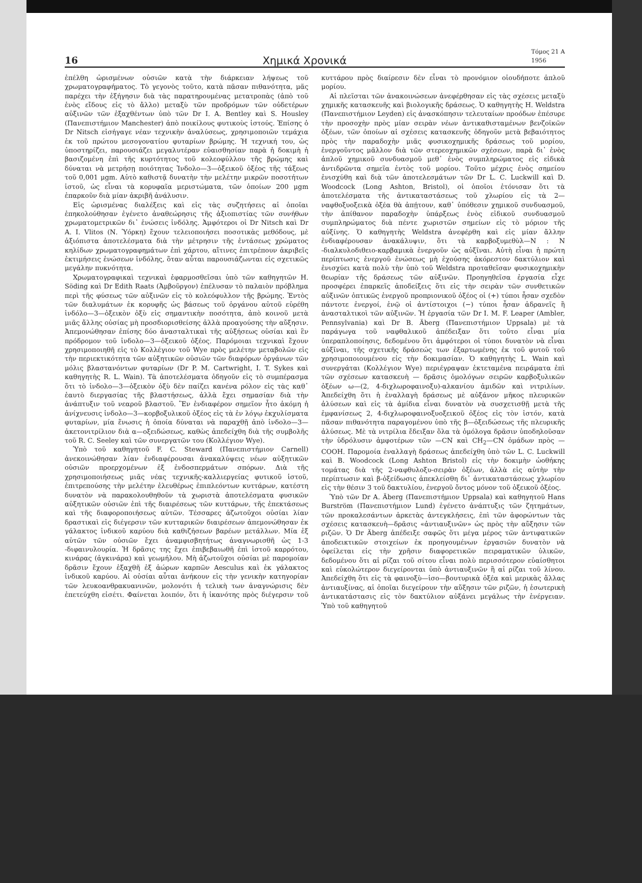16 Χημικά Χρονικά Τόμος 21 Α
1956
ἐπέλθη ὡρισμένων οὐσιῶν κατὰ τὴν διάρκειαν λήψεως τοῦ χρωματογραφήματος. Τὸ γεγονὸς τοῦτο, κατὰ πᾶσαν πιθανότητα, μᾶς παρέχει τὴν ἐξήγησιν διὰ τὰς παρατηρουμένας μετατροπὰς (ἀπὸ τοῦ ἑνὸς εἴδους εἰς τὸ ἄλλο) μεταξὺ τῶν προδρόμων τῶν οὐδετέρων αὐξινῶν τῶν ἐξαχθέντων ὑπὸ τῶν Dr I. A. Bentley καὶ S. Housley (Πανεπιστήμιον Manchester) ἀπὸ ποικίλους φυτικοὺς ἱστούς. Ἐπίσης ὁ Dr Nitsch εἰσήγαγε νέαν τεχνικὴν ἀναλύσεως, χρησιμοποιῶν τεμάχια ἐκ τοῦ πρώτου μεσογονατίου φυταρίων βρώμης. Ἡ τεχνική του, ὡς ὑποστηρίζει, παρουσιάζει μεγαλυτέραν εὐαισθησίαν παρὰ ἡ δοκιμὴ ἡ βασιζομένη ἐπὶ τῆς κυρτότητος τοῦ κολεοφύλλου τῆς βρώμης καὶ δύναται νὰ μετρήσῃ ποιότητας Ἰνδολο—3—ὀξεικοῦ ὀξέος τῆς τάξεως τοῦ 0,001 μgm. Αὐτὸ καθιστᾷ δυνατὴν τὴν μελέτην μικρῶν ποσοτήτων ἱστοῦ, ὡς εἶναι τὰ κορυφαῖα μεριστώματα, τῶν ὁποίων 200 μgm ἐπαρκοῦν διὰ μίαν ἀκριβῆ ἀνάλυσιν.
Εἰς ὡρισμένας διαλέξεις καὶ εἰς τὰς συζητήσεις αἱ ὁποῖαι ἐπηκολούθησαν ἐγένετο ἀναθεώρησις τῆς ἀξιοπιστίας τῶν συνήθων χρωματομετρικῶν δι᾽ ἑνώσεις ἰνδόλης. Ἀμφότεροι οἱ Dr Nitsch καὶ Dr A. I. Vlitos (Ν. Ὑόρκη) ἔχουν τελειοποιήσει ποσοτικὰς μεθόδους, μὲ ἀξιόπιστα ἀποτελέσματα διὰ τὴν μέτρησιν τῆς ἐντάσεως χρώματος κηλίδων χρωματογραφημάτων ἐπὶ χάρτου, αἵτινες ἐπιτρέπουν ἀκριβεῖς ἐκτιμήσεις ἑνώσεων ἰνδόλης, ὅταν αὗται παρουσιάζωνται εἰς σχετικῶς μεγάλην πυκνότητα.
Χρωματογραφικαὶ τεχνικαὶ ἐφαρμοσθεῖσαι ὑπὸ τῶν καθηγητῶν H. Söding καὶ Dr Edith Raats (Ἀμβοῦργον) ἐπέλυσαν τὸ παλαιὸν πρόβλημα περὶ τῆς φύσεως τῶν αὐξινῶν εἰς τὸ κολεόφυλλον τῆς βρώμης. Ἐντὸς τῶν διαλυμάτων ἐκ κορυφῆς ὡς βάσεως τοῦ ὀργάνου αὐτοῦ εὑρέθη ἰνδόλο—3—ὀξεικὸν ὀξὺ εἰς σημαντικὴν ποσότητα, ἀπὸ κοινοῦ μετὰ μιᾶς ἄλλης οὐσίας μὴ προσδιορισθείσης ἀλλὰ προαγούσης τὴν αὔξησιν. Ἀπεμονώθησαν ἐπίσης δύο ἀνασταλτικαὶ τῆς αὐξήσεως οὐσίαι καὶ ἓν πρόδρομον τοῦ ἰνδολο—3—ὀξεικοῦ ὀξέος. Παρόμοιαι τεχνικαὶ ἔχουν χρησιμοποιηθῆ εἰς τὸ Κολλέγιον τοῦ Wye πρὸς μελέτην μεταβολῶν εἰς τὴν περιεκτικότητα τῶν αὐξητικῶν οὐσιῶν τῶν διαφόρων ὀργάνων τῶν μόλις βλαστανόντων φυταρίων (Dr P. M. Cartwright, I. T. Sykes καὶ καθηγητὴς R. L. Wain). Τὰ ἀποτελέσματα ὁδηγοῦν εἰς τὸ συμπέρασμα ὅτι τὸ ἰνδολο—3—ὀξεικὸν ὀξὺ δὲν παίζει κανένα ρόλον εἰς τὰς καθ᾽ ἑαυτὸ διεργασίας τῆς βλαστήσεως, ἀλλὰ ἔχει σημασίαν διὰ τὴν ἀνάπτυξιν τοῦ νεαροῦ βλαστοῦ. Ἓν ἐνδιαφέρον σημεῖον ἦτο ἀκόμη ἡ ἀνίχνευσις ἰνδολο—3—κορβοξυλικοῦ ὀξέος εἰς τὰ ἐν λόγῳ ἐκχυλίσματα φυταρίων, μία ἕνωσις ἡ ὁποία δύναται νὰ παραχθῇ ἀπὸ ἰνδολο—3—ἀκετονιτρίλιον διὰ α—οξειδώσεως, καθὼς ἀπεδείχθη διὰ τῆς συμβολῆς τοῦ R. C. Seeley καὶ τῶν συνεργατῶν του (Κολλέγιον Wye).
Ὑπὸ τοῦ καθηγητοῦ F. C. Steward (Πανεπιστήμιον Carnell) ἀνεκοινώθησαν λίαν ἐνδιαφέρουσαι ἀνακαλύψεις νέων αὐξητικῶν οὐσιῶν προερχομένων ἐξ ἐνδοσπερμάτων σπόρων. Διὰ τῆς χρησιμοποιήσεως μιᾶς νέας τεχνικῆς-καλλιεργείας φυτικοῦ ἱστοῦ, ἐπιτρεπούσης τὴν μελέτην ἐλευθέρως ἐπιπλεόντων κυττάρων, κατέστη δυνατὸν νὰ παρακολουθηθοῦν τὰ χωριστὰ ἀποτελέσματα φυσικῶν αὐξητικῶν οὐσιῶν ἐπὶ τῆς διαιρέσεως τῶν κυττάρων, τῆς ἐπεκτάσεως καὶ τῆς διαφοροποιήσεως αὐτῶν. Τέσσαρες ἀζωτοῦχοι οὐσίαι λίαν δραστικαὶ εἰς διέγερσιν τῶν κυτταρικῶν διαιρέσεων ἀπεμονώθησαν ἐκ γάλακτος ἰνδικοῦ καρύου διὰ καθιζήσεων βαρέων μετάλλων. Μία ἐξ αὐτῶν τῶν οὐσιῶν ἔχει ἀναμφισβητήτως ἀναγνωρισθῆ ὡς 1-3 -διφαινυλουρία. Ἡ δρᾶσις της ἔχει ἐπιβεβαιωθῆ ἐπὶ ἱστοῦ καρρότου, κινάρας (ἀγκινάρα) καὶ γεωμήλου. Μὴ ἀζωτοῦχοι οὐσίαι μὲ παρομοίαν δρᾶσιν ἔχουν ἐξαχθῆ ἐξ ἀώρων καρπῶν Aesculus καὶ ἐκ γάλακτος ἰνδικοῦ καρύου. Αἱ οὐσίαι αὗται ἀνήκουν εἰς τὴν γενικὴν κατηγορίαν τῶν λευκοανθρακυανινῶν, μολονότι ἡ τελικὴ των ἀναγνώρισις δὲν ἐπετεύχθη εἰσέτι. Φαίνεται λοιπόν, ὅτι ἡ ἱκανότης πρὸς διέγερσιν τοῦ κυττάρου πρὸς διαίρεσιν δὲν εἶναι τὸ προνόμιον οἱουδήποτε ἁπλοῦ μορίου.
Αἱ πλεῖσται τῶν ἀνακοινώσεων ἀνεφέρθησαν εἰς τὰς σχέσεις μεταξὺ χημικῆς κατασκευῆς καὶ βιολογικῆς δράσεως. Ὁ καθηγητὴς H. Weldstra (Πανεπιστήμιον Leyden) εἰς ἀνασκόπησιν τελευταίων προόδων ἐπέσυρε τὴν προσοχὴν πρὸς μίαν σειρὰν νέων ἀντικαθισταμένων βενζοϊκῶν ὀξέων, τῶν ὁποίων αἱ σχέσεις κατασκευῆς ὁδηγοῦν μετὰ βεβαιότητος πρὸς τὴν παραδοχὴν μιᾶς φυσικοχημικῆς δράσεως τοῦ μορίου, ἐνεργοῦντος μᾶλλον διὰ τῶν στερεοχημικῶν σχέσεων, παρὰ δι᾽ ἑνὸς ἁπλοῦ χημικοῦ συνδυασμοῦ μεθ᾽ ἑνὸς συμπληρώματος εἰς εἰδικὰ ἀντιδρῶντα σημεῖα ἐντὸς τοῦ μορίου. Τοῦτο μέχρις ἑνὸς σημείου ἐνισχύθη καὶ διὰ τῶν ἀποτελεσμάτων τῶν Dr L. C. Luckwill καὶ D. Woodcock (Long Ashton, Bristol), οἱ ὁποῖοι ἐτόνισαν ὅτι τὰ ἀποτελέσματα τῆς ἀντικαταστάσεως τοῦ χλωρίου εἰς τὰ 2—ναφθοξυοξεικὰ ὀξέα θὰ ἀπῄτουν, καθ᾽ ὑπόθεσιν χημικοῦ συνδυασμοῦ, τὴν ἀπίθανον παραδοχὴν ὑπάρξεως ἑνὸς εἰδικοῦ συνδυασμοῦ συμπληρώματος διὰ πέντε χωριστῶν σημείων εἰς τὸ μόριον τῆς αὐξίνης. Ὁ καθηγητὴς Weldstra ἀνεφέρθη καὶ εἰς μίαν ἄλλην ἐνδιαφέρουσαν ἀνακάλυψιν, ὅτι τὰ καρβοξυμεθὺλ—N : N -διαλκυλοδιθειο-καρβαμικὰ ἐνεργοῦν ὡς αὐξῖναι. Αὐτὴ εἶναι ἡ πρώτη περίπτωσις ἐνεργοῦ ἑνώσεως μὴ ἐχούσης ἀκόρεστον δακτύλιον καὶ ἐνισχύει κατὰ πολὺ τὴν ὑπὸ τοῦ Weldstra προταθεῖσαν φυσικοχημικὴν θεωρίαν τῆς δράσεως τῶν αὐξινῶν. Προηγηθεῖσα ἐργασία εἶχε προσφέρει ἐπαρκεῖς ἀποδείξεις ὅτι εἰς τὴν σειρὰν τῶν συνθετικῶν αὐξινῶν ὀπτικῶς ἐνεργοῦ προπριονικοῦ ὀξέος οἱ (+) τύποι ἦσαν σχεδὸν πάντοτε ἐνεργοί, ἐνῷ οἱ ἀντίστοιχοι (−) τύποι ἦσαν ἀδρανεῖς ἢ ἀνασταλτικοὶ τῶν αὐξινῶν. Ἡ ἐργασία τῶν Dr I. M. F. Leaper (Ambler, Pennsylvania) καὶ Dr B. Äberg (Πανεπιστήμιον Uppsala) μὲ τὰ παράγωγα τοῦ ναφθαλικοῦ ἀπέδειξαν ὅτι τοῦτο εἶναι μία ὑπεραπλοποίησις, δεδομένου ὅτι ἀμφότεροι οἱ τύποι δυνατὸν νὰ εἶναι αὐξῖναι, τῆς σχετικῆς δράσεώς των ἐξαρτωμένης ἐκ τοῦ φυτοῦ τοῦ χρησιμοποιουμένου εἰς τὴν δοκιμασίαν. Ὁ καθηγητὴς L. Wain καὶ συνεργάται (Κολλέγιον Wye) περιέγραψαν ἐκτεταμένα πειράματα ἐπὶ τῶν σχέσεων κατασκευὴ — δρᾶσις ὁμολόγων σειρῶν καρβοξυλικῶν ὀξέων ω—(2, 4-διχλωροφαινοξυ)-αλκανίου ἀμιδῶν καὶ νιτριλίων. Ἀπεδείχθη ὅτι ἡ ἐναλλαγὴ δράσεως μὲ αὐξάνον μῆκος πλευρικῶν ἁλύσεων καὶ εἰς τὰ ἀμίδια εἶναι δυνατὸν νὰ συσχετισθῇ μετὰ τῆς ἐμφανίσεως 2, 4-διχλωροφαινοξυοξεικοῦ ὀξέος εἰς τὸν ἱστόν, κατὰ πᾶσαν πιθανότητα παραγομένου ὑπὸ τῆς β—ὀξειδώσεως τῆς πλευρικῆς ἁλύσεως. Μὲ τὰ νιτρίλια ἔδειξαν ὅλα τὰ ὁμόλογα δρᾶσιν ὑποδηλοῦσαν τὴν ὑδρόλυσιν ἀμφοτέρων τῶν —CN καὶ CH<sub>2</sub>—CN ὁμάδων πρὸς —COOH. Παρομοία ἐναλλαγὴ δράσεως ἀπεδείχθη ὑπὸ τῶν L. C. Luckwill καὶ B. Woodcock (Long Ashton Bristol) εἰς τὴν δοκιμὴν ὠοθήκης τομάτας διὰ τῆς 2-ναφθυλοξυ-σειρὰν ὀξέων, ἀλλὰ εἰς αὐτὴν τὴν περίπτωσιν καὶ β-ὀξείδωσις ἀπεκλείσθη δι᾽ ἀντικαταστάσεως χλωρίου εἰς τὴν θέσιν 3 τοῦ δακτυλίου, ἐνεργοῦ ὄντος μόνον τοῦ ὀξεικοῦ ὀξέος.
Ὑπὸ τῶν Dr A. Äberg (Πανεπιστήμιον Uppsala) καὶ καθηγητοῦ Hans Burström (Πανεπιστήμιον Lund) ἐγένετο ἀνάπτυξις τῶν ζητημάτων, τῶν προκαλεσάντων ἀρκετὰς ἀντεγκλήσεις, ἐπὶ τῶν ἀφορώντων τὰς σχέσεις κατασκευὴ—δρᾶσις «ἀντιαυξινῶν» ὡς πρὸς τὴν αὔξησιν τῶν ριζῶν. Ὁ Dr Äberg ἀπέδειξε σαφῶς ὅτι μέγα μέρος τῶν ἀντιφατικῶν ἀποδεικτικῶν στοιχείων ἐκ προηγουμένων ἐργασιῶν δυνατὸν νὰ ὀφείλεται εἰς τὴν χρῆσιν διαφορετικῶν πειραματικῶν ὑλικῶν, δεδομένου ὅτι αἱ ρίζαι τοῦ σίτου εἶναι πολὺ περισσότερον εὐαίσθητοι καὶ εὐκολώτερον διεγείρονται ὑπὸ ἀντιαυξινῶν ἢ αἱ ρίζαι τοῦ λίνου. Ἀπεδείχθη ὅτι εἰς τὰ φαινοξὺ—ἰσο—βουτυρικὰ ὀξέα καὶ μερικὰς ἄλλας ἀντιαυξίνας, αἱ ὁποῖαι διεγείρουν τὴν αὔξησιν τῶν ριζῶν, ἡ ἐσωτερικὴ ἀντικατάστασις εἰς τὸν δακτύλιον αὐξάνει μεγάλως τὴν ἐνέργειαν. Ὑπὸ τοῦ καθηγητοῦ